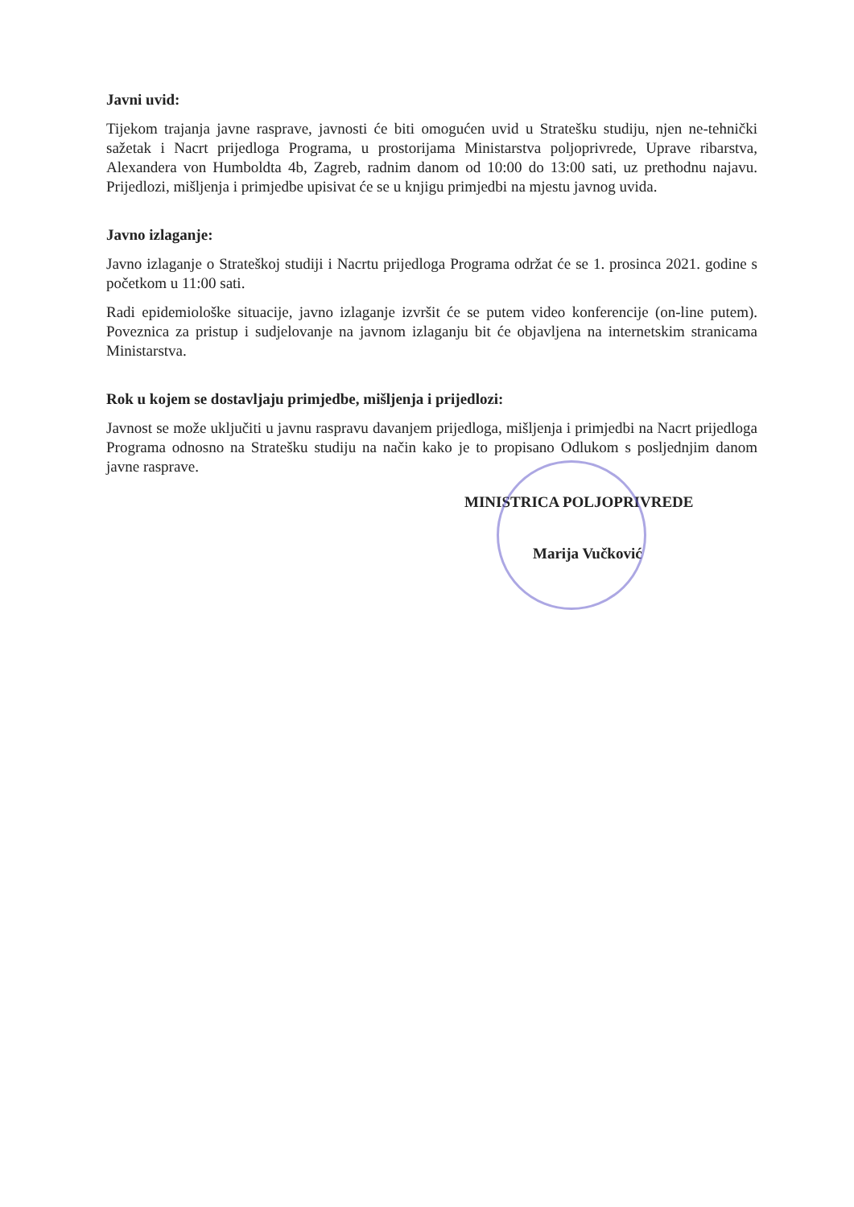Javni uvid:
Tijekom trajanja javne rasprave, javnosti će biti omogućen uvid u Stratešku studiju, njen ne-tehnički sažetak i Nacrt prijedloga Programa, u prostorijama Ministarstva poljoprivrede, Uprave ribarstva, Alexandera von Humboldta 4b, Zagreb, radnim danom od 10:00 do 13:00 sati, uz prethodnu najavu. Prijedlozi, mišljenja i primjedbe upisivat će se u knjigu primjedbi na mjestu javnog uvida.
Javno izlaganje:
Javno izlaganje o Strateškoj studiji i Nacrtu prijedloga Programa održat će se 1. prosinca 2021. godine s početkom u 11:00 sati.
Radi epidemiološke situacije, javno izlaganje izvršit će se putem video konferencije (on-line putem). Poveznica za pristup i sudjelovanje na javnom izlaganju bit će objavljena na internetskim stranicama Ministarstva.
Rok u kojem se dostavljaju primjedbe, mišljenja i prijedlozi:
Javnost se može uključiti u javnu raspravu davanjem prijedloga, mišljenja i primjedbi na Nacrt prijedloga Programa odnosno na Stratešku studiju na način kako je to propisano Odlukom s posljednjim danom javne rasprave.
MINISTRICA POLJOPRIVREDE
Marija Vučković